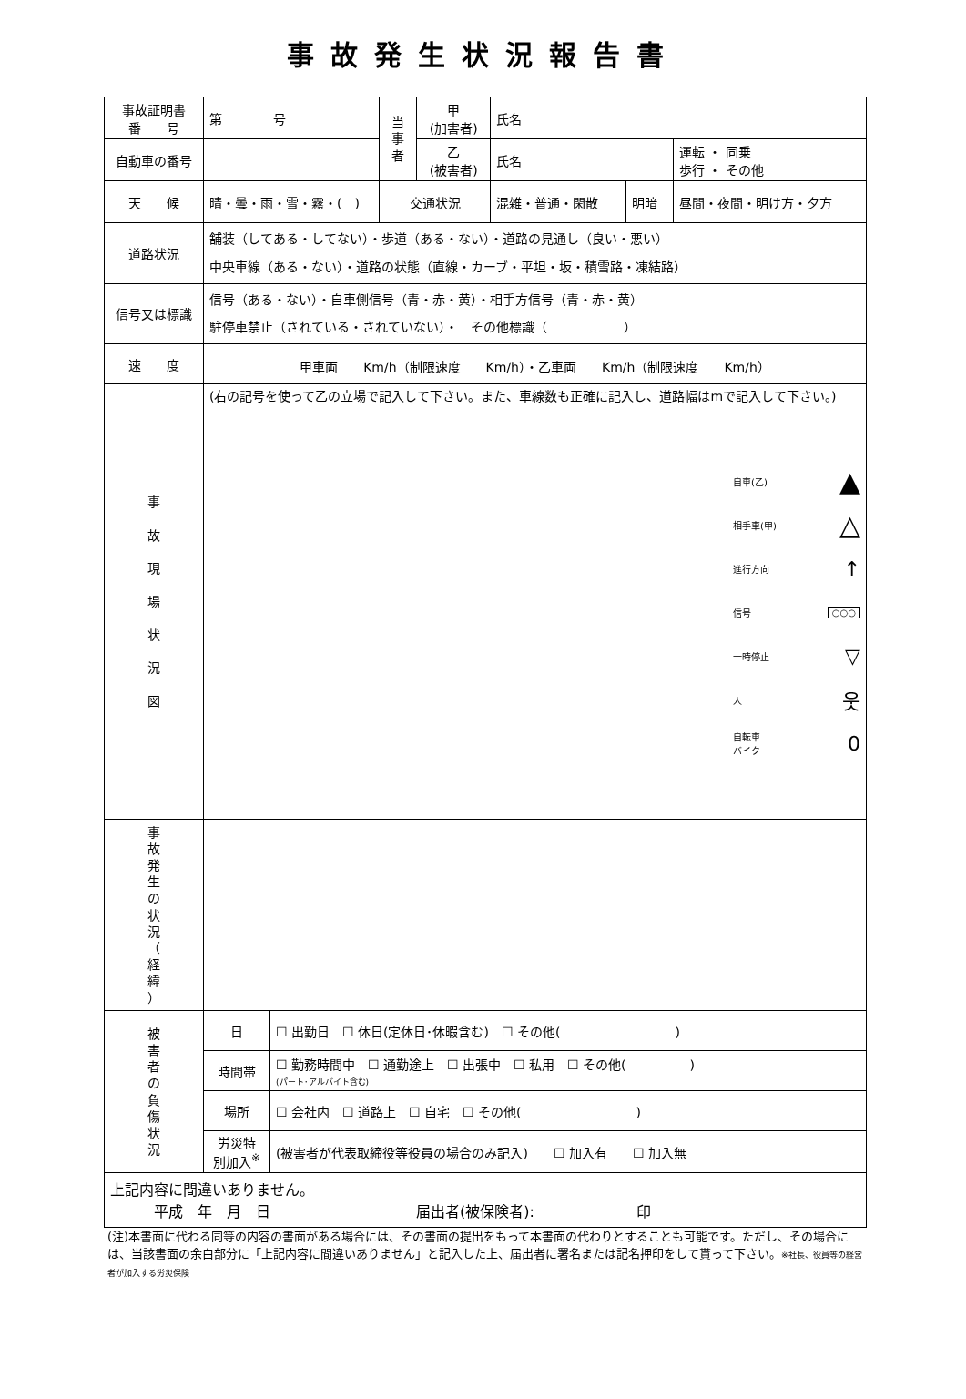事故発生状況報告書
| 事故証明書 番 号 | 第 号 | | 当 事 者 | 甲 (加害者) | 氏名 | | | |
| 自動車の番号 | | | | 乙 (被害者) | 氏名 | | | 運転 ・ 同乗 歩行 ・ その他 |
| 天 候 | 晴・曇・雨・雪・霧・( ) | | 交通状況 | | 混雑・普通・閑散 | 明暗 | 昼間・夜間・明け方・夕方 | |
| 道路状況 | 舗装（してある・してない）・歩道（ある・ない）・道路の見通し（良い・悪い） 中央車線（ある・ない）・道路の状態（直線・カーブ・平坦・坂・積雪路・凍結路） | | | | | | | |
| 信号又は標識 | 信号（ある・ない）・自車側信号（青・赤・黄）・相手方信号（青・赤・黄） 駐停車禁止（されている・されていない）・ その他標識（ ） | | | | | | | |
| 速 度 | 甲車両 Km/h（制限速度 Km/h）・乙車両 Km/h（制限速度 Km/h） | | | | | | | |
| 事 故 現 場 状 況 図 | (右の記号を使って乙の立場で記入して下さい。また、車線数も正確に記入し、道路幅はmで記入して下さい。) 自車(乙) ▲ 相手車(甲) △ 進行方向 ↑ 信号 ○○○ 一時停止 ▽ 人 웃 自転車 バイク 0 | | | | | | | |
| 事 故 発 生 の 状 況 （ 経 緯 ） | | | | | | | | |
| 被 害 者 の 負 傷 状 況 | 日 | ☐ 出勤日 ☐ 休日(定休日･休暇含む) ☐ その他( ) | | | | | | |
| | 時間帯 | ☐ 勤務時間中 ☐ 通勤途上 ☐ 出張中 ☐ 私用 ☐ その他( ) (パート･アルバイト含む) | | | | | | |
| | 場所 | ☐ 会社内 ☐ 道路上 ☐ 自宅 ☐ その他( ) | | | | | | |
| | 労災特 別加入<sup>※</sup> | (被害者が代表取締役等役員の場合のみ記入) ☐ 加入有 ☐ 加入無 | | | | | | |
| 上記内容に間違いありません。 平成 年 月 日 届出者(被保険者): 印 | | | | | | | | |
(注)本書面に代わる同等の内容の書面がある場合には、その書面の提出をもって本書面の代わりとすることも可能です。ただし、その場合には、当該書面の余白部分に「上記内容に間違いありません」と記入した上、届出者に署名または記名押印をして貰って下さい。※社長、役員等の経営者が加入する労災保険